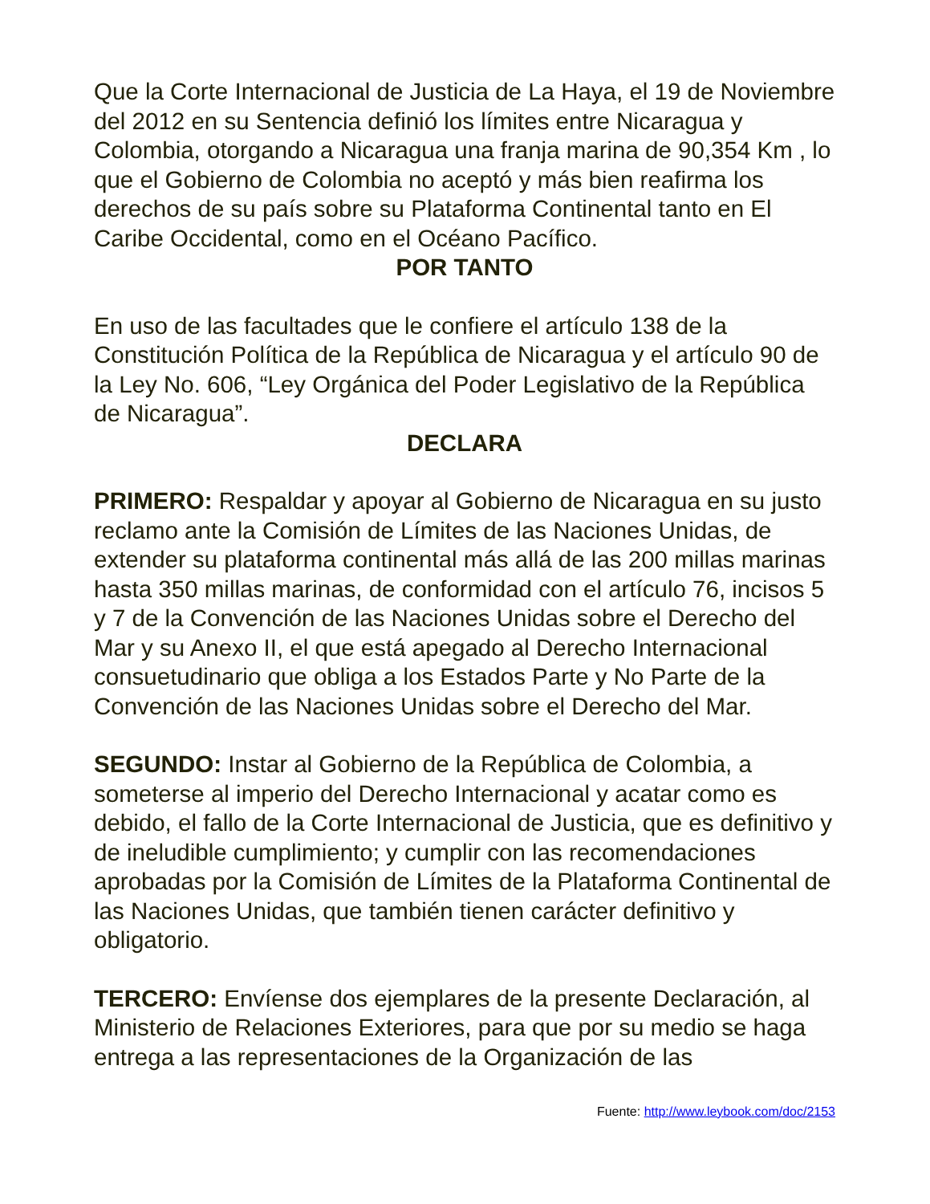Que la Corte Internacional de Justicia de La Haya, el 19 de Noviembre del 2012 en su Sentencia definió los límites entre Nicaragua y Colombia, otorgando a Nicaragua una franja marina de 90,354 Km , lo que el Gobierno de Colombia no aceptó y más bien reafirma los derechos de su país sobre su Plataforma Continental tanto en El Caribe Occidental, como en el Océano Pacífico.
POR TANTO
En uso de las facultades que le confiere el artículo 138 de la Constitución Política de la República de Nicaragua y el artículo 90 de la Ley No. 606, “Ley Orgánica del Poder Legislativo de la República de Nicaragua”.
DECLARA
PRIMERO: Respaldar y apoyar al Gobierno de Nicaragua en su justo reclamo ante la Comisión de Límites de las Naciones Unidas, de extender su plataforma continental más allá de las 200 millas marinas hasta 350 millas marinas, de conformidad con el artículo 76, incisos 5 y 7 de la Convención de las Naciones Unidas sobre el Derecho del Mar y su Anexo II, el que está apegado al Derecho Internacional consuetudinario que obliga a los Estados Parte y No Parte de la Convención de las Naciones Unidas sobre el Derecho del Mar.
SEGUNDO: Instar al Gobierno de la República de Colombia, a someterse al imperio del Derecho Internacional y acatar como es debido, el fallo de la Corte Internacional de Justicia, que es definitivo y de ineludible cumplimiento; y cumplir con las recomendaciones aprobadas por la Comisión de Límites de la Plataforma Continental de las Naciones Unidas, que también tienen carácter definitivo y obligatorio.
TERCERO: Envíense dos ejemplares de la presente Declaración, al Ministerio de Relaciones Exteriores, para que por su medio se haga entrega a las representaciones de la Organización de las
Fuente: http://www.leybook.com/doc/2153